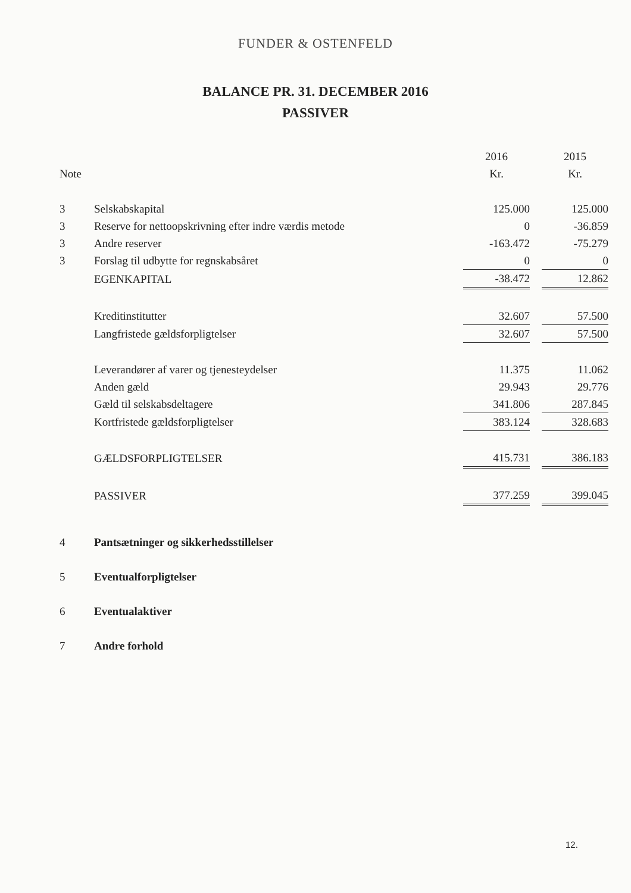FUNDER & OSTENFELD
BALANCE PR. 31. DECEMBER 2016
PASSIVER
| | | 2016 | | 2015 |
| --- | --- | --- | --- | --- |
| Note | | Kr. | | Kr. |
| 3 | Selskabskapital | 125.000 | | 125.000 |
| 3 | Reserve for nettoopskrivning efter indre værdis metode | 0 | | -36.859 |
| 3 | Andre reserver | -163.472 | | -75.279 |
| 3 | Forslag til udbytte for regnskabsåret | 0 | | 0 |
| | EGENKAPITAL | -38.472 | | 12.862 |
| | Kreditinstitutter | 32.607 | | 57.500 |
| | Langfristede gældsforpligtelser | 32.607 | | 57.500 |
| | Leverandører af varer og tjenesteydelser | 11.375 | | 11.062 |
| | Anden gæld | 29.943 | | 29.776 |
| | Gæld til selskabsdeltagere | 341.806 | | 287.845 |
| | Kortfristede gældsforpligtelser | 383.124 | | 328.683 |
| | GÆLDSFORPLIGTELSER | 415.731 | | 386.183 |
| | PASSIVER | 377.259 | | 399.045 |
4 Pantsætninger og sikkerhedsstillelser
5 Eventualforpligtelser
6 Eventualaktiver
7 Andre forhold
12.